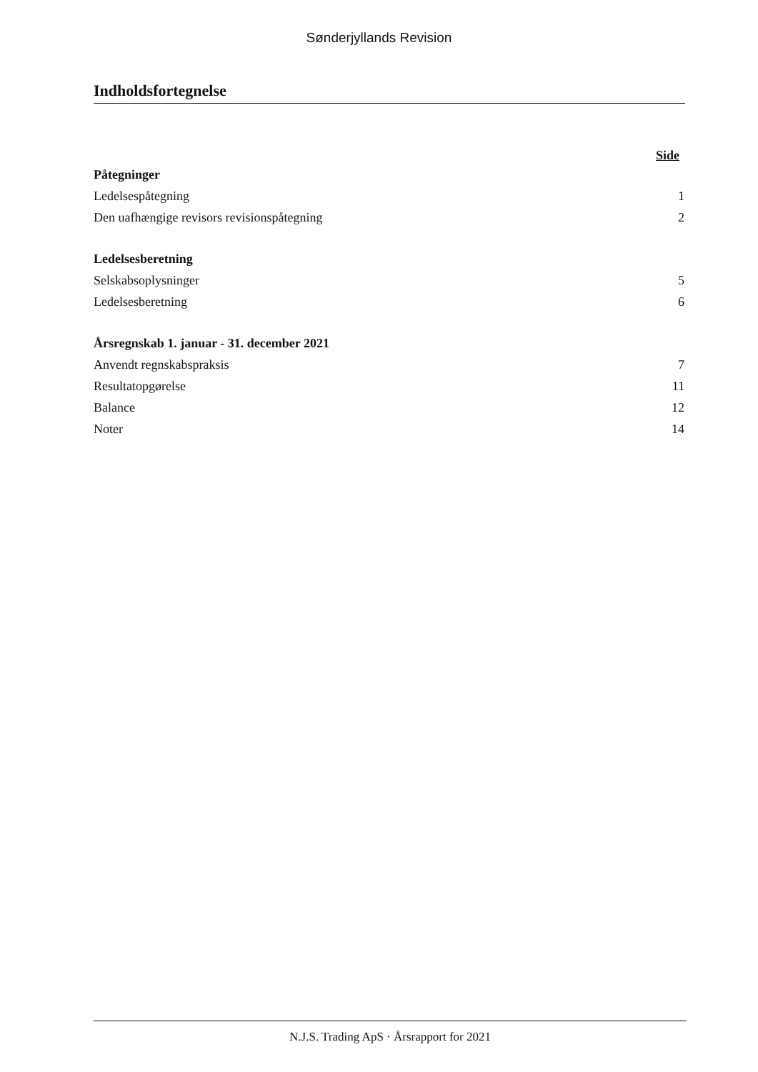Sønderjyllands Revision
Indholdsfortegnelse
Side
Påtegninger
Ledelsespåtegning 1
Den uafhængige revisors revisionspåtegning 2
Ledelsesberetning
Selskabsoplysninger 5
Ledelsesberetning 6
Årsregnskab 1. januar - 31. december 2021
Anvendt regnskabspraksis 7
Resultatopgørelse 11
Balance 12
Noter 14
N.J.S. Trading ApS · Årsrapport for 2021